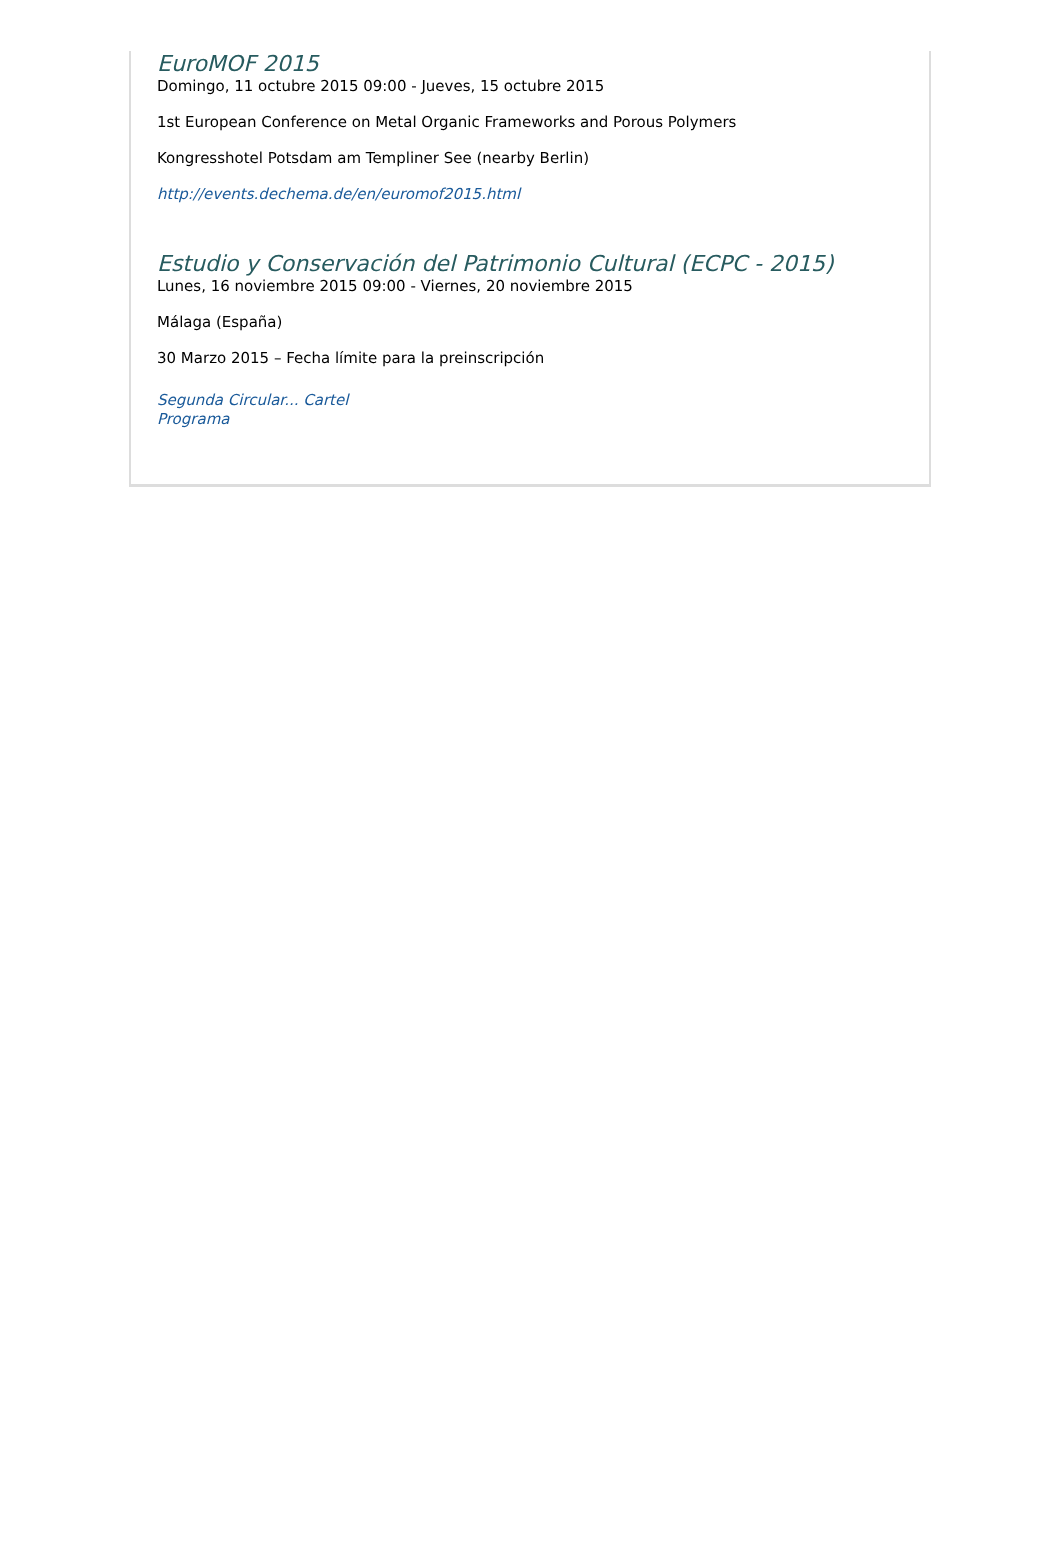EuroMOF 2015
Domingo, 11 octubre 2015 09:00 - Jueves, 15 octubre 2015
1st European Conference on Metal Organic Frameworks and Porous Polymers
Kongresshotel Potsdam am Templiner See (nearby Berlin)
http://events.dechema.de/en/euromof2015.html
Estudio y Conservación del Patrimonio Cultural (ECPC - 2015)
Lunes, 16 noviembre 2015 09:00 - Viernes, 20 noviembre 2015
Málaga (España)
30 Marzo 2015 – Fecha límite para la preinscripción
Segunda Circular... Cartel
Programa